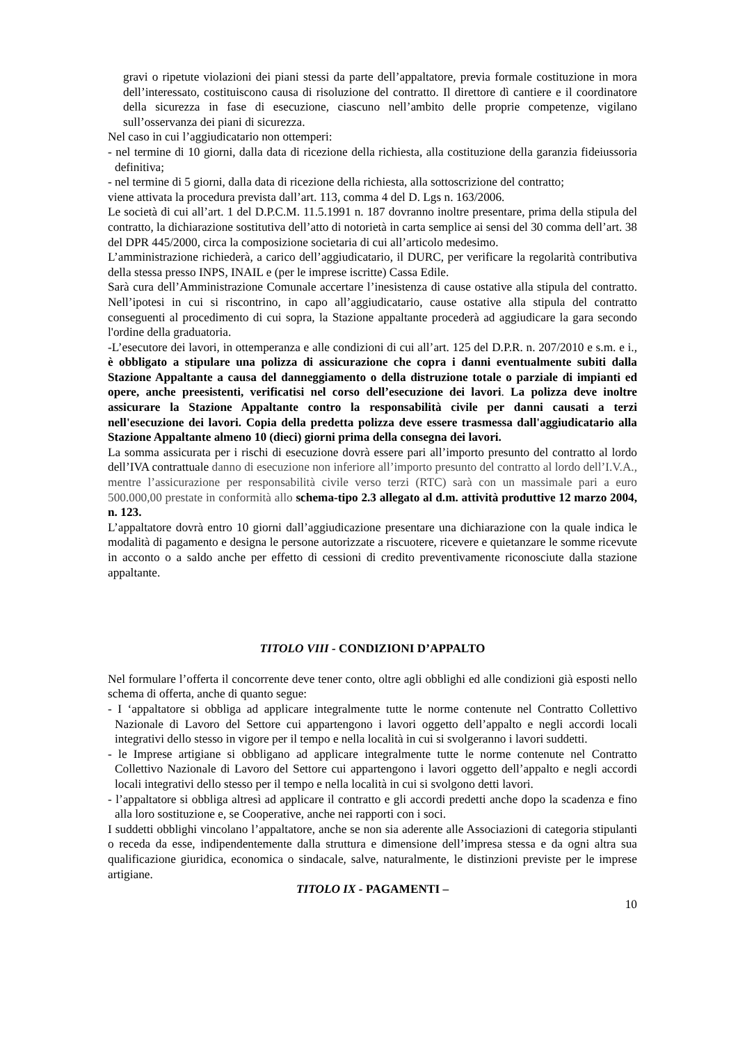gravi o ripetute violazioni dei piani stessi da parte dell’appaltatore, previa formale costituzione in mora dell’interessato, costituiscono causa di risoluzione del contratto. Il direttore dì cantiere e il coordinatore della sicurezza in fase di esecuzione, ciascuno nell’ambito delle proprie competenze, vigilano sull’osservanza dei piani di sicurezza.
Nel caso in cui l’aggiudicatario non ottemperi:
- nel termine di 10 giorni, dalla data di ricezione della richiesta, alla costituzione della garanzia fideiussoria definitiva;
- nel termine di 5 giorni, dalla data di ricezione della richiesta, alla sottoscrizione del contratto;
viene attivata la procedura prevista dall’art. 113, comma 4 del D. Lgs n. 163/2006.
Le società di cui all’art. 1 del D.P.C.M. 11.5.1991 n. 187 dovranno inoltre presentare, prima della stipula del contratto, la dichiarazione sostitutiva dell’atto di notorietà in carta semplice ai sensi del 30 comma dell’art. 38 del DPR 445/2000, circa la composizione societaria di cui all’articolo medesimo.
L’amministrazione richiederà, a carico dell’aggiudicatario, il DURC, per verificare la regolarità contributiva della stessa presso INPS, INAIL e (per le imprese iscritte) Cassa Edile.
Sarà cura dell’Amministrazione Comunale accertare l’inesistenza di cause ostative alla stipula del contratto. Nell’ipotesi in cui si riscontrino, in capo all’aggiudicatario, cause ostative alla stipula del contratto conseguenti al procedimento di cui sopra, la Stazione appaltante procederà ad aggiudicare la gara secondo l'ordine della graduatoria.
-L’esecutore dei lavori, in ottemperanza e alle condizioni di cui all’art. 125 del D.P.R. n. 207/2010 e s.m. e i., è obbligato a stipulare una polizza di assicurazione che copra i danni eventualmente subiti dalla Stazione Appaltante a causa del danneggiamento o della distruzione totale o parziale di impianti ed opere, anche preesistenti, verificatisi nel corso dell’esecuzione dei lavori. La polizza deve inoltre assicurare la Stazione Appaltante contro la responsabilità civile per danni causati a terzi nell'esecuzione dei lavori. Copia della predetta polizza deve essere trasmessa dall'aggiudicatario alla Stazione Appaltante almeno 10 (dieci) giorni prima della consegna dei lavori.
La somma assicurata per i rischi di esecuzione dovrà essere pari all’importo presunto del contratto al lordo dell’IVA contrattuale danno di esecuzione non inferiore all’importo presunto del contratto al lordo dell’I.V.A., mentre l’assicurazione per responsabilità civile verso terzi (RTC) sarà con un massimale pari a euro 500.000,00 prestate in conformità allo schema-tipo 2.3 allegato al d.m. attività produttive 12 marzo 2004, n. 123.
L’appaltatore dovrà entro 10 giorni dall’aggiudicazione presentare una dichiarazione con la quale indica le modalità di pagamento e designa le persone autorizzate a riscuotere, ricevere e quietanzare le somme ricevute in acconto o a saldo anche per effetto di cessioni di credito preventivamente riconosciute dalla stazione appaltante.
TITOLO VIII - CONDIZIONI D’APPALTO
Nel formulare l’offerta il concorrente deve tener conto, oltre agli obblighi ed alle condizioni già esposti nello schema di offerta, anche di quanto segue:
- I ‘appaltatore si obbliga ad applicare integralmente tutte le norme contenute nel Contratto Collettivo Nazionale di Lavoro del Settore cui appartengono i lavori oggetto dell’appalto e negli accordi locali integrativi dello stesso in vigore per il tempo e nella località in cui si svolgeranno i lavori suddetti.
- le Imprese artigiane si obbligano ad applicare integralmente tutte le norme contenute nel Contratto Collettivo Nazionale di Lavoro del Settore cui appartengono i lavori oggetto dell’appalto e negli accordi locali integrativi dello stesso per il tempo e nella località in cui si svolgono detti lavori.
- l’appaltatore si obbliga altresì ad applicare il contratto e gli accordi predetti anche dopo la scadenza e fino alla loro sostituzione e, se Cooperative, anche nei rapporti con i soci.
I suddetti obblighi vincolano l’appaltatore, anche se non sia aderente alle Associazioni di categoria stipulanti o receda da esse, indipendentemente dalla struttura e dimensione dell’impresa stessa e da ogni altra sua qualificazione giuridica, economica o sindacale, salve, naturalmente, le distinzioni previste per le imprese artigiane.
TITOLO IX - PAGAMENTI –
10